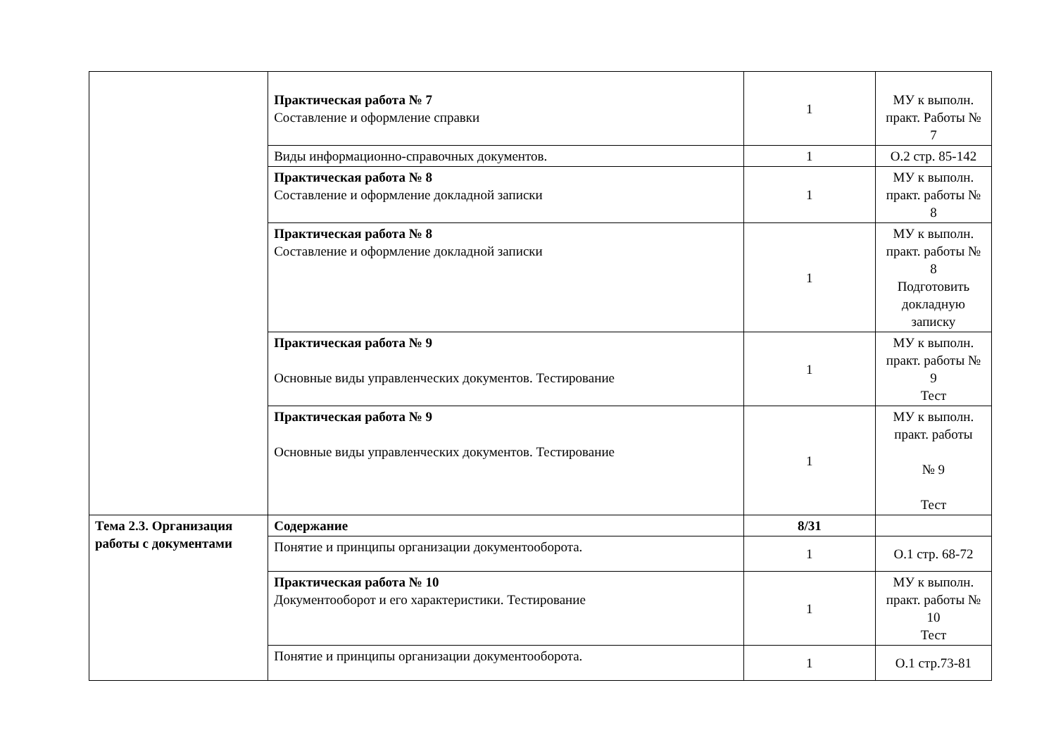| | Практическая работа № 7 Составление и оформление справки | 1 | МУ к выполн. практ. Работы № 7 |
| | Виды информационно-справочных документов. | 1 | О.2 стр. 85-142 |
| | Практическая работа № 8 Составление и оформление докладной записки | 1 | МУ к выполн. практ. работы № 8 |
| | Практическая работа № 8 Составление и оформление докладной записки | 1 | МУ к выполн. практ. работы № 8 Подготовить докладную записку |
| | Практическая работа № 9 Основные виды управленческих документов. Тестирование | 1 | МУ к выполн. практ. работы № 9 Тест |
| | Практическая работа № 9 Основные виды управленческих документов. Тестирование | 1 | МУ к выполн. практ. работы № 9 Тест |
| Тема 2.3. Организация работы с документами | Содержание | 8/31 | |
| | Понятие и принципы организации документооборота. | 1 | О.1 стр. 68-72 |
| | Практическая работа № 10 Документооборот и его характеристики. Тестирование | 1 | МУ к выполн. практ. работы № 10 Тест |
| | Понятие и принципы организации документооборота. | 1 | О.1 стр.73-81 |